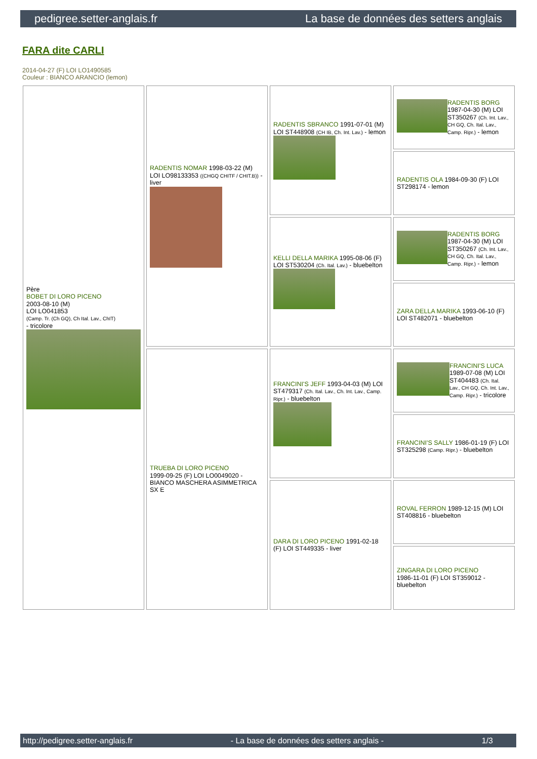pedigree.setter-anglais.fr La base de données des setters anglais
FARA dite CARLI
2014-04-27 (F) LOI LO1490585
Couleur : BIANCO ARANCIO (lemon)
| Père BOBET DI LORO PICENO 2003-08-10 (M) LOI LO041853 (Camp. Tr. (Ch GQ), Ch Ital. Lav., ChIT) - tricolore | RADENTIS NOMAR 1998-03-22 (M) LOI LO98133353 ((CHGQ CHITF / CHIT.B)) - liver | RADENTIS SBRANCO 1991-07-01 (M) LOI ST448908 (CH IB, Ch. Int. Lav.) - lemon | RADENTIS BORG 1987-04-30 (M) LOI ST350267 (Ch. Int. Lav., CH GQ, Ch. Ital. Lav., Camp. Ripr.) - lemon |
| | | | RADENTIS OLA 1984-09-30 (F) LOI ST298174 - lemon |
| | | KELLI DELLA MARIKA 1995-08-06 (F) LOI ST530204 (Ch. Ital. Lav.) - bluebelton | RADENTIS BORG 1987-04-30 (M) LOI ST350267 (Ch. Int. Lav., CH GQ, Ch. Ital. Lav., Camp. Ripr.) - lemon |
| | | | ZARA DELLA MARIKA 1993-06-10 (F) LOI ST482071 - bluebelton |
| | TRUEBA DI LORO PICENO 1999-09-25 (F) LOI LO0049020 - BIANCO MASCHERA ASIMMETRICA SX E | FRANCINI'S JEFF 1993-04-03 (M) LOI ST479317 (Ch. Ital. Lav., Ch. Int. Lav., Camp. Ripr.) - bluebelton | FRANCINI'S LUCA 1989-07-08 (M) LOI ST404483 (Ch. Ital. Lav., CH GQ, Ch. Int. Lav., Camp. Ripr.) - tricolore |
| | | | FRANCINI'S SALLY 1986-01-19 (F) LOI ST325298 (Camp. Ripr.) - bluebelton |
| | | DARA DI LORO PICENO 1991-02-18 (F) LOI ST449335 - liver | ROVAL FERRON 1989-12-15 (M) LOI ST408816 - bluebelton |
| | | | ZINGARA DI LORO PICENO 1986-11-01 (F) LOI ST359012 - bluebelton |
http://pedigree.setter-anglais.fr - La base de données des setters anglais - 1/3